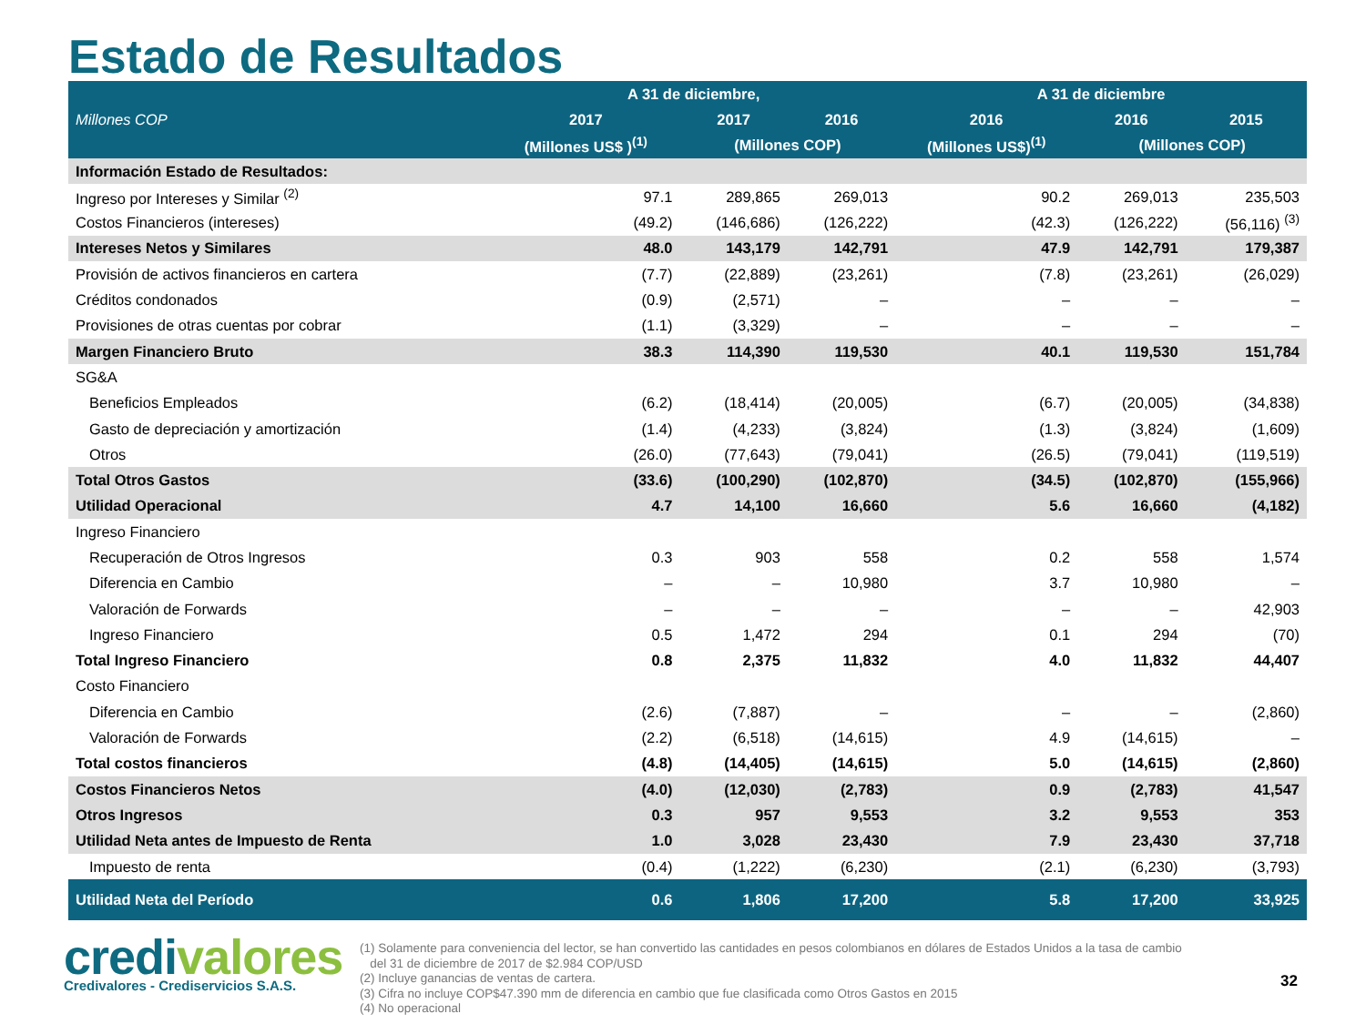Estado de Resultados
| Millones COP | A 31 de diciembre, | | | A 31 de diciembre | | |
| --- | --- | --- | --- | --- | --- | --- |
| | 2017 | 2017 | 2016 | 2016 | 2016 | 2015 |
| | (Millones US$ )<sup>(1)</sup> | (Millones COP) | | (Millones US$)<sup>(1)</sup> | (Millones COP) | |
| Información Estado de Resultados: | | | | | | |
| Ingreso por Intereses y Similar <sup>(2)</sup> | 97.1 | 289,865 | 269,013 | 90.2 | 269,013 | 235,503 |
| Costos Financieros (intereses) | (49.2) | (146,686) | (126,222) | (42.3) | (126,222) | (56,116) <sup>(3)</sup> |
| Intereses Netos y Similares | 48.0 | 143,179 | 142,791 | 47.9 | 142,791 | 179,387 |
| Provisión de activos financieros en cartera | (7.7) | (22,889) | (23,261) | (7.8) | (23,261) | (26,029) |
| Créditos condonados | (0.9) | (2,571) | – | – | – | – |
| Provisiones de otras cuentas por cobrar | (1.1) | (3,329) | – | – | – | – |
| Margen Financiero Bruto | 38.3 | 114,390 | 119,530 | 40.1 | 119,530 | 151,784 |
| SG&A | | | | | | |
| Beneficios Empleados | (6.2) | (18,414) | (20,005) | (6.7) | (20,005) | (34,838) |
| Gasto de depreciación y amortización | (1.4) | (4,233) | (3,824) | (1.3) | (3,824) | (1,609) |
| Otros | (26.0) | (77,643) | (79,041) | (26.5) | (79,041) | (119,519) |
| Total Otros Gastos | (33.6) | (100,290) | (102,870) | (34.5) | (102,870) | (155,966) |
| Utilidad Operacional | 4.7 | 14,100 | 16,660 | 5.6 | 16,660 | (4,182) |
| Ingreso Financiero | | | | | | |
| Recuperación de Otros Ingresos | 0.3 | 903 | 558 | 0.2 | 558 | 1,574 |
| Diferencia en Cambio | – | – | 10,980 | 3.7 | 10,980 | – |
| Valoración de Forwards | – | – | – | – | – | 42,903 |
| Ingreso Financiero | 0.5 | 1,472 | 294 | 0.1 | 294 | (70) |
| Total Ingreso Financiero | 0.8 | 2,375 | 11,832 | 4.0 | 11,832 | 44,407 |
| Costo Financiero | | | | | | |
| Diferencia en Cambio | (2.6) | (7,887) | – | – | – | (2,860) |
| Valoración de Forwards | (2.2) | (6,518) | (14,615) | 4.9 | (14,615) | – |
| Total costos financieros | (4.8) | (14,405) | (14,615) | 5.0 | (14,615) | (2,860) |
| Costos Financieros Netos | (4.0) | (12,030) | (2,783) | 0.9 | (2,783) | 41,547 |
| Otros Ingresos | 0.3 | 957 | 9,553 | 3.2 | 9,553 | 353 |
| Utilidad Neta antes de Impuesto de Renta | 1.0 | 3,028 | 23,430 | 7.9 | 23,430 | 37,718 |
| Impuesto de renta | (0.4) | (1,222) | (6,230) | (2.1) | (6,230) | (3,793) |
| Utilidad Neta del Período | 0.6 | 1,806 | 17,200 | 5.8 | 17,200 | 33,925 |
credivalores
Credivalores - Crediservicios S.A.S.
(1) Solamente para conveniencia del lector, se han convertido las cantidades en pesos colombianos en dólares de Estados Unidos a la tasa de cambio
del 31 de diciembre de 2017 de $2.984 COP/USD
(2) Incluye ganancias de ventas de cartera.
(3) Cifra no incluye COP$47.390 mm de diferencia en cambio que fue clasificada como Otros Gastos en 2015
(4) No operacional
32